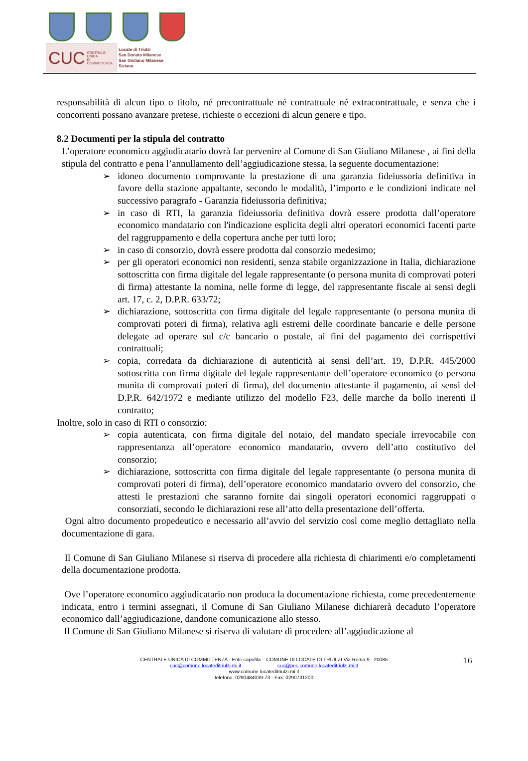CUC CENTRALE UNICA
DI COMMITTENZA
Locate di Triulzi
San Donato Milanese
San Giuliano Milanese
Siziano
responsabilità di alcun tipo o titolo, né precontrattuale né contrattuale né extracontrattuale, e senza che i concorrenti possano avanzare pretese, richieste o eccezioni di alcun genere e tipo.
8.2 Documenti per la stipula del contratto
L’operatore economico aggiudicatario dovrà far pervenire al Comune di San Giuliano Milanese , ai fini della stipula del contratto e pena l’annullamento dell’aggiudicazione stessa, la seguente documentazione:
➢ idoneo documento comprovante la prestazione di una garanzia fideiussoria definitiva in favore della stazione appaltante, secondo le modalità, l’importo e le condizioni indicate nel successivo paragrafo - Garanzia fideiussoria definitiva;
➢ in caso di RTI, la garanzia fideiussoria definitiva dovrà essere prodotta dall’operatore economico mandatario con l'indicazione esplicita degli altri operatori economici facenti parte del raggruppamento e della copertura anche per tutti loro;
➢ in caso di consorzio, dovrà essere prodotta dal consorzio medesimo;
➢ per gli operatori economici non residenti, senza stabile organizzazione in Italia, dichiarazione sottoscritta con firma digitale del legale rappresentante (o persona munita di comprovati poteri di firma) attestante la nomina, nelle forme di legge, del rappresentante fiscale ai sensi degli art. 17, c. 2, D.P.R. 633/72;
➢ dichiarazione, sottoscritta con firma digitale del legale rappresentante (o persona munita di comprovati poteri di firma), relativa agli estremi delle coordinate bancarie e delle persone delegate ad operare sul c/c bancario o postale, ai fini del pagamento dei corrispettivi contrattuali;
➢ copia, corredata da dichiarazione di autenticità ai sensi dell’art. 19, D.P.R. 445/2000 sottoscritta con firma digitale del legale rappresentante dell’operatore economico (o persona munita di comprovati poteri di firma), del documento attestante il pagamento, ai sensi del D.P.R. 642/1972 e mediante utilizzo del modello F23, delle marche da bollo inerenti il contratto;
Inoltre, solo in caso di RTI o consorzio:
➢ copia autenticata, con firma digitale del notaio, del mandato speciale irrevocabile con rappresentanza all’operatore economico mandatario, ovvero dell’atto costitutivo del consorzio;
➢ dichiarazione, sottoscritta con firma digitale del legale rappresentante (o persona munita di comprovati poteri di firma), dell’operatore economico mandatario ovvero del consorzio, che attesti le prestazioni che saranno fornite dai singoli operatori economici raggruppati o consorziati, secondo le dichiarazioni rese all’atto della presentazione dell’offerta.
Ogni altro documento propedeutico e necessario all’avvio del servizio così come meglio dettagliato nella documentazione di gara.
Il Comune di San Giuliano Milanese si riserva di procedere alla richiesta di chiarimenti e/o completamenti della documentazione prodotta.
Ove l’operatore economico aggiudicatario non produca la documentazione richiesta, come precedentemente indicata, entro i termini assegnati, il Comune di San Giuliano Milanese dichiarerà decaduto l’operatore economico dall’aggiudicazione, dandone comunicazione allo stesso.
Il Comune di San Giuliano Milanese si riserva di valutare di procedere all’aggiudicazione al
16 CENTRALE UNICA DI COMMITTENZA - Ente capofila – COMUNE DI LOCATE DI TRIULZI Via Roma 9 - 20085
cuc@comune.locateditriulzi.mi.it cuc@pec.comune.locateditriulzi.mi.it
www.comune.locateditriulzi.mi.it
telefono: 0290484039-73 - Fax: 0290731200